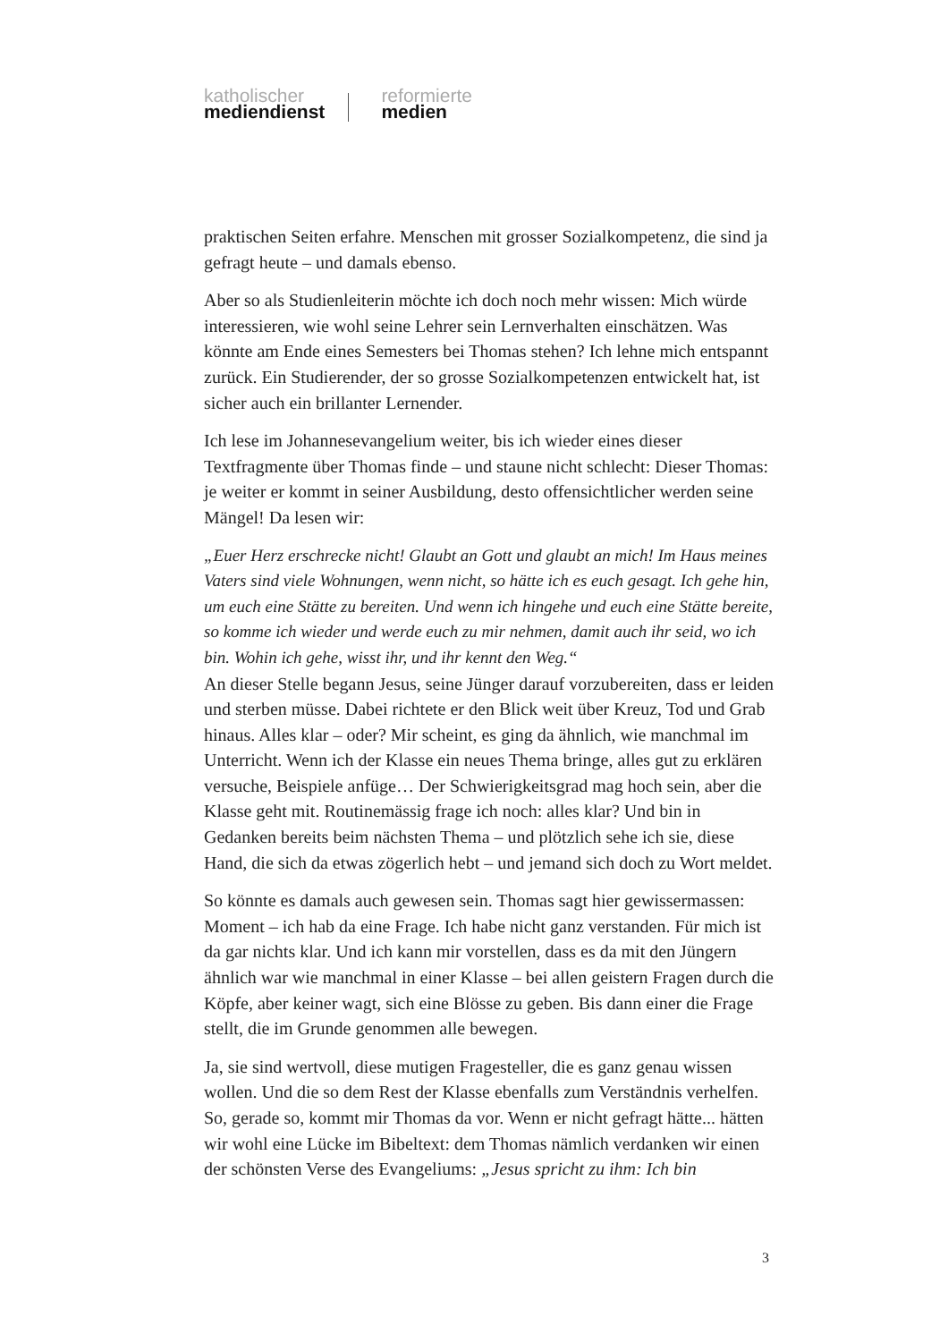katholischer
mediendienst
reformierte
medien
praktischen Seiten erfahre. Menschen mit grosser Sozialkompetenz, die sind ja gefragt heute – und damals ebenso.
Aber so als Studienleiterin möchte ich doch noch mehr wissen: Mich würde interessieren, wie wohl seine Lehrer sein Lernverhalten einschätzen. Was könnte am Ende eines Semesters bei Thomas stehen? Ich lehne mich entspannt zurück. Ein Studierender, der so grosse Sozialkompetenzen entwickelt hat, ist sicher auch ein brillanter Lernender.
Ich lese im Johannesevangelium weiter, bis ich wieder eines dieser Textfragmente über Thomas finde – und staune nicht schlecht: Dieser Thomas: je weiter er kommt in seiner Ausbildung, desto offensichtlicher werden seine Mängel! Da lesen wir:
„Euer Herz erschrecke nicht! Glaubt an Gott und glaubt an mich! Im Haus meines Vaters sind viele Wohnungen, wenn nicht, so hätte ich es euch gesagt. Ich gehe hin, um euch eine Stätte zu bereiten. Und wenn ich hingehe und euch eine Stätte bereite, so komme ich wieder und werde euch zu mir nehmen, damit auch ihr seid, wo ich bin. Wohin ich gehe, wisst ihr, und ihr kennt den Weg.“
An dieser Stelle begann Jesus, seine Jünger darauf vorzubereiten, dass er leiden und sterben müsse. Dabei richtete er den Blick weit über Kreuz, Tod und Grab hinaus. Alles klar – oder? Mir scheint, es ging da ähnlich, wie manchmal im Unterricht. Wenn ich der Klasse ein neues Thema bringe, alles gut zu erklären versuche, Beispiele anfüge… Der Schwierigkeitsgrad mag hoch sein, aber die Klasse geht mit. Routinemässig frage ich noch: alles klar? Und bin in Gedanken bereits beim nächsten Thema – und plötzlich sehe ich sie, diese Hand, die sich da etwas zögerlich hebt – und jemand sich doch zu Wort meldet.
So könnte es damals auch gewesen sein. Thomas sagt hier gewissermassen: Moment – ich hab da eine Frage. Ich habe nicht ganz verstanden. Für mich ist da gar nichts klar. Und ich kann mir vorstellen, dass es da mit den Jüngern ähnlich war wie manchmal in einer Klasse – bei allen geistern Fragen durch die Köpfe, aber keiner wagt, sich eine Blösse zu geben. Bis dann einer die Frage stellt, die im Grunde genommen alle bewegen.
Ja, sie sind wertvoll, diese mutigen Fragesteller, die es ganz genau wissen wollen. Und die so dem Rest der Klasse ebenfalls zum Verständnis verhelfen. So, gerade so, kommt mir Thomas da vor. Wenn er nicht gefragt hätte... hätten wir wohl eine Lücke im Bibeltext: dem Thomas nämlich verdanken wir einen der schönsten Verse des Evangeliums: „Jesus spricht zu ihm: Ich bin
3